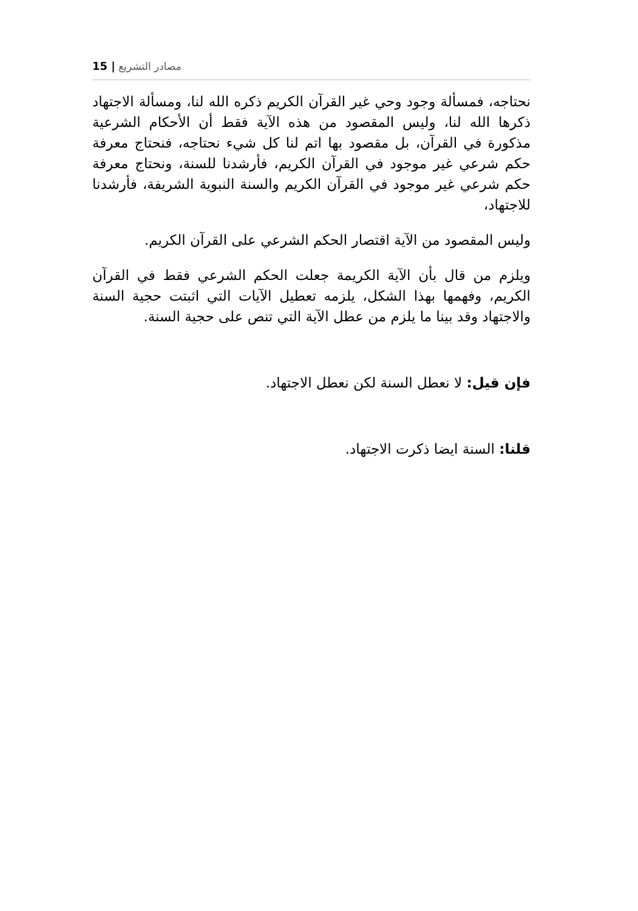15 | مصادر التشريع
نحتاجه، فمسألة وجود وحي غير القرآن الكريم ذكره الله لنا، ومسألة الاجتهاد ذكرها الله لنا، وليس المقصود من هذه الآية فقط أن الأحكام الشرعية مذكورة في القرآن، بل مقصود بها اتم لنا كل شيء نحتاجه، فنحتاج معرفة حكم شرعي غير موجود في القرآن الكريم، فأرشدنا للسنة، ونحتاج معرفة حكم شرعي غير موجود في القرآن الكريم والسنة النبوية الشريفة، فأرشدنا للاجتهاد،
وليس المقصود من الآية اقتصار الحكم الشرعي على القرآن الكريم.
ويلزم من قال بأن الآية الكريمة جعلت الحكم الشرعي فقط في القرآن الكريم، وفهمها بهذا الشكل، يلزمه تعطيل الآيات التي اثبتت حجية السنة والاجتهاد وقد بينا ما يلزم من عطل الآية التي تنص على حجية السنة.
فإن قيل: لا نعطل السنة لكن نعطل الاجتهاد.
قلنا: السنة ايضا ذكرت الاجتهاد.